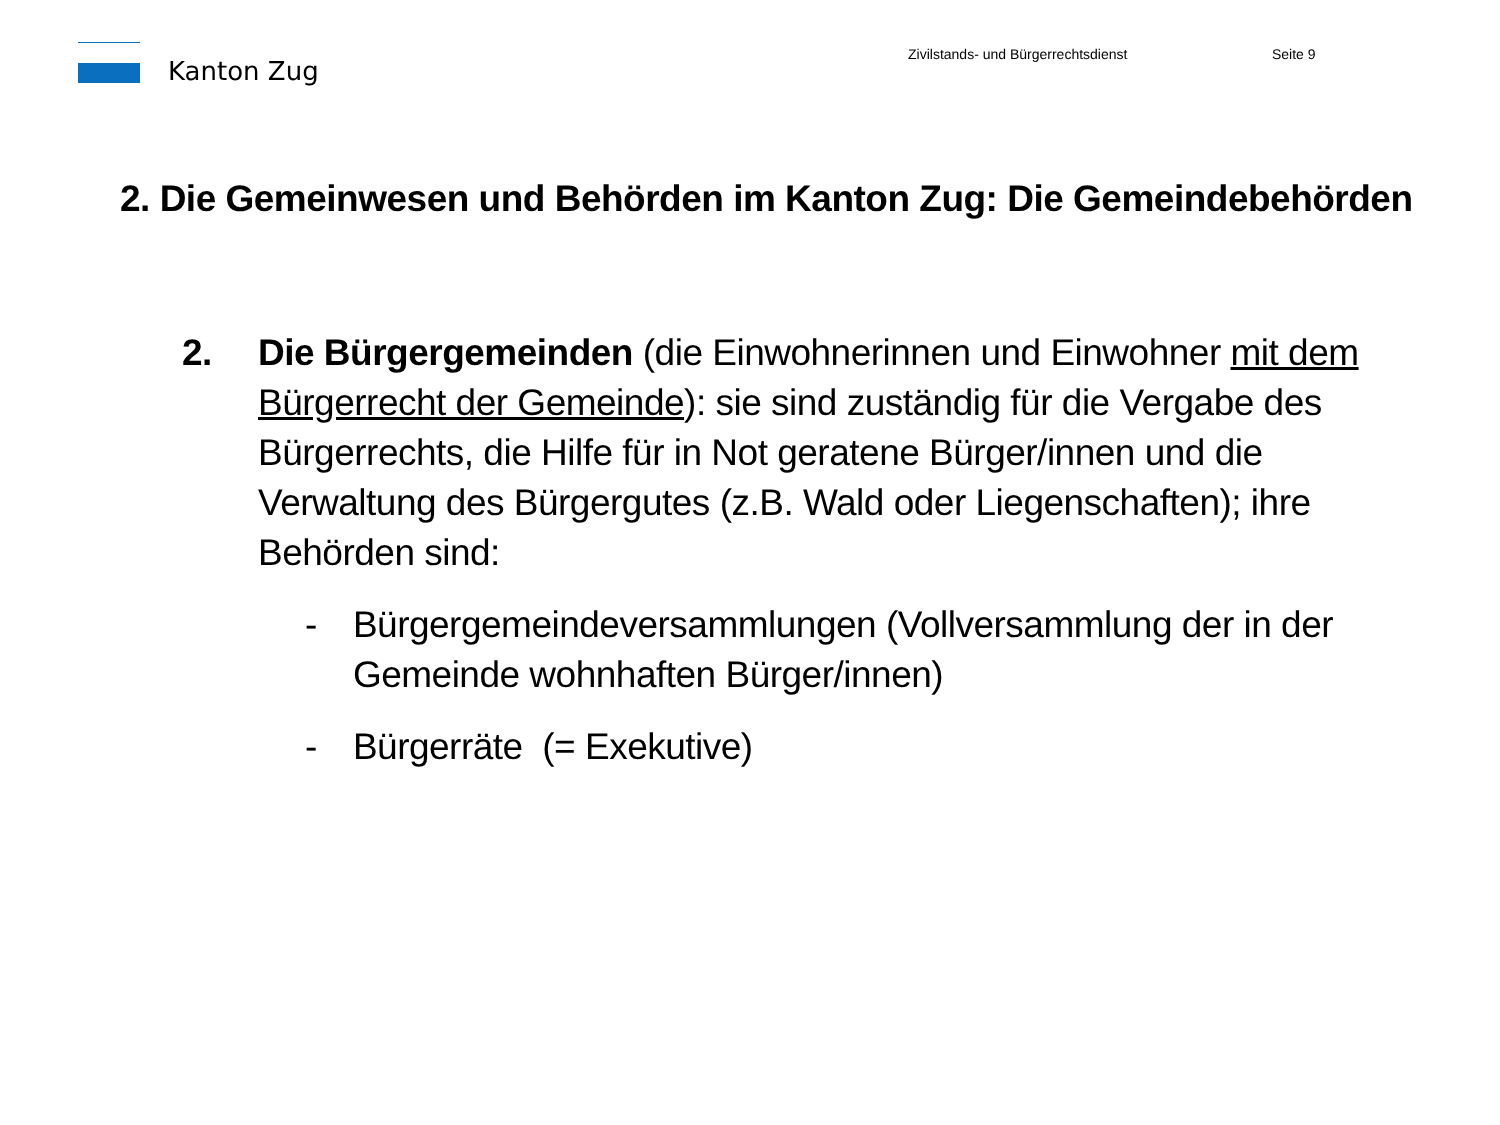Kanton Zug
Zivilstands- und Bürgerrechtsdienst
Seite 9
2. Die Gemeinwesen und Behörden im Kanton Zug: Die Gemeindebehörden
2. Die Bürgergemeinden (die Einwohnerinnen und Einwohner mit dem Bürgerrecht der Gemeinde): sie sind zuständig für die Vergabe des Bürgerrechts, die Hilfe für in Not geratene Bürger/innen und die Verwaltung des Bürgergutes (z.B. Wald oder Liegenschaften); ihre Behörden sind:
- Bürgergemeindeversammlungen (Vollversammlung der in der Gemeinde wohnhaften Bürger/innen)
- Bürgerräte (= Exekutive)